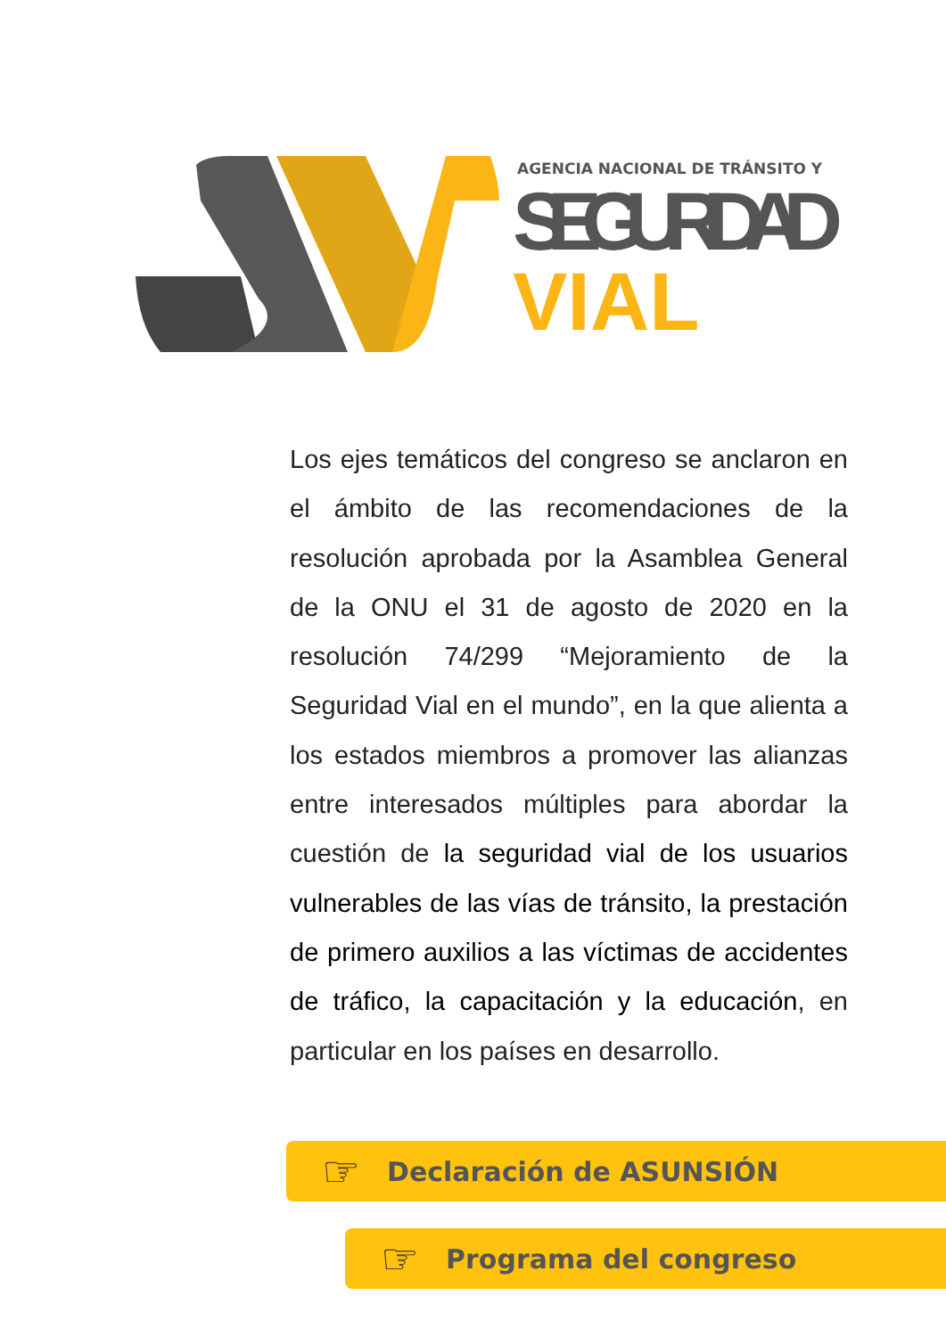AGENCIA NACIONAL DE TRÁNSITO Y
SEGURIDAD
VIAL
Los ejes temáticos del congreso se anclaron en el ámbito de las recomendaciones de la resolución aprobada por la Asamblea General de la ONU el 31 de agosto de 2020 en la resolución 74/299 “Mejoramiento de la Seguridad Vial en el mundo”, en la que alienta a los estados miembros a promover las alianzas entre interesados múltiples para abordar la cuestión de la seguridad vial de los usuarios vulnerables de las vías de tránsito, la prestación de primero auxilios a las víctimas de accidentes de tráfico, la capacitación y la educación, en particular en los países en desarrollo.
☞ Declaración de ASUNSIÓN
☞ Programa del congreso